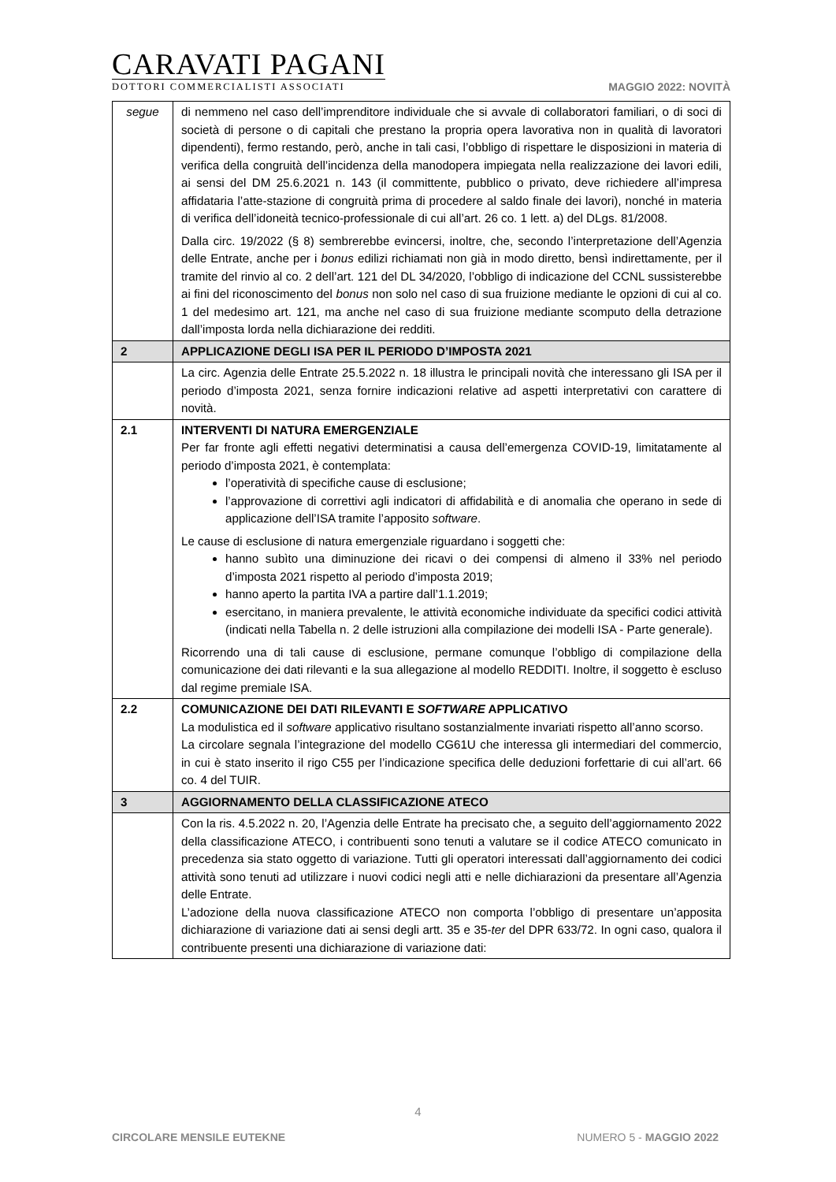CARAVATI PAGANI
DOTTORI COMMERCIALISTI ASSOCIATI
MAGGIO 2022: NOVITÀ
| segue | di nemmeno nel caso dell’imprenditore individuale che si avvale di collaboratori familiari, o di soci di società di persone o di capitali che prestano la propria opera lavorativa non in qualità di lavoratori dipendenti), fermo restando, però, anche in tali casi, l’obbligo di rispettare le disposizioni in materia di verifica della congruità dell’incidenza della manodopera impiegata nella realizzazione dei lavori edili, ai sensi del DM 25.6.2021 n. 143 (il committente, pubblico o privato, deve richiedere all’impresa affidataria l’atte-stazione di congruità prima di procedere al saldo finale dei lavori), nonché in materia di verifica dell’idoneità tecnico-professionale di cui all’art. 26 co. 1 lett. a) del DLgs. 81/2008. Dalla circ. 19/2022 (§ 8) sembrerebbe evincersi, inoltre, che, secondo l’interpretazione dell’Agenzia delle Entrate, anche per i bonus edilizi richiamati non già in modo diretto, bensì indirettamente, per il tramite del rinvio al co. 2 dell’art. 121 del DL 34/2020, l’obbligo di indicazione del CCNL sussisterebbe ai fini del riconoscimento del bonus non solo nel caso di sua fruizione mediante le opzioni di cui al co. 1 del medesimo art. 121, ma anche nel caso di sua fruizione mediante scomputo della detrazione dall’imposta lorda nella dichiarazione dei redditi. |
| 2 | APPLICAZIONE DEGLI ISA PER IL PERIODO D’IMPOSTA 2021 |
| | La circ. Agenzia delle Entrate 25.5.2022 n. 18 illustra le principali novità che interessano gli ISA per il periodo d’imposta 2021, senza fornire indicazioni relative ad aspetti interpretativi con carattere di novità. |
| 2.1 | INTERVENTI DI NATURA EMERGENZIALE Per far fronte agli effetti negativi determinatisi a causa dell’emergenza COVID-19, limitatamente al periodo d’imposta 2021, è contemplata: l’operatività di specifiche cause di esclusione; l’approvazione di correttivi agli indicatori di affidabilità e di anomalia che operano in sede di applicazione dell’ISA tramite l’apposito software . Le cause di esclusione di natura emergenziale riguardano i soggetti che: hanno subìto una diminuzione dei ricavi o dei compensi di almeno il 33% nel periodo d’imposta 2021 rispetto al periodo d’imposta 2019; hanno aperto la partita IVA a partire dall’1.1.2019; esercitano, in maniera prevalente, le attività economiche individuate da specifici codici attività (indicati nella Tabella n. 2 delle istruzioni alla compilazione dei modelli ISA - Parte generale). Ricorrendo una di tali cause di esclusione, permane comunque l’obbligo di compilazione della comunicazione dei dati rilevanti e la sua allegazione al modello REDDITI. Inoltre, il soggetto è escluso dal regime premiale ISA. |
| 2.2 | COMUNICAZIONE DEI DATI RILEVANTI E SOFTWARE APPLICATIVO La modulistica ed il software applicativo risultano sostanzialmente invariati rispetto all’anno scorso. La circolare segnala l’integrazione del modello CG61U che interessa gli intermediari del commercio, in cui è stato inserito il rigo C55 per l’indicazione specifica delle deduzioni forfettarie di cui all’art. 66 co. 4 del TUIR. |
| 3 | AGGIORNAMENTO DELLA CLASSIFICAZIONE ATECO |
| | Con la ris. 4.5.2022 n. 20, l’Agenzia delle Entrate ha precisato che, a seguito dell’aggiornamento 2022 della classificazione ATECO, i contribuenti sono tenuti a valutare se il codice ATECO comunicato in precedenza sia stato oggetto di variazione. Tutti gli operatori interessati dall’aggiornamento dei codici attività sono tenuti ad utilizzare i nuovi codici negli atti e nelle dichiarazioni da presentare all’Agenzia delle Entrate. L’adozione della nuova classificazione ATECO non comporta l’obbligo di presentare un’apposita dichiarazione di variazione dati ai sensi degli artt. 35 e 35- ter del DPR 633/72. In ogni caso, qualora il contribuente presenti una dichiarazione di variazione dati: |
4
CIRCOLARE MENSILE EUTEKNE NUMERO 5 - MAGGIO 2022